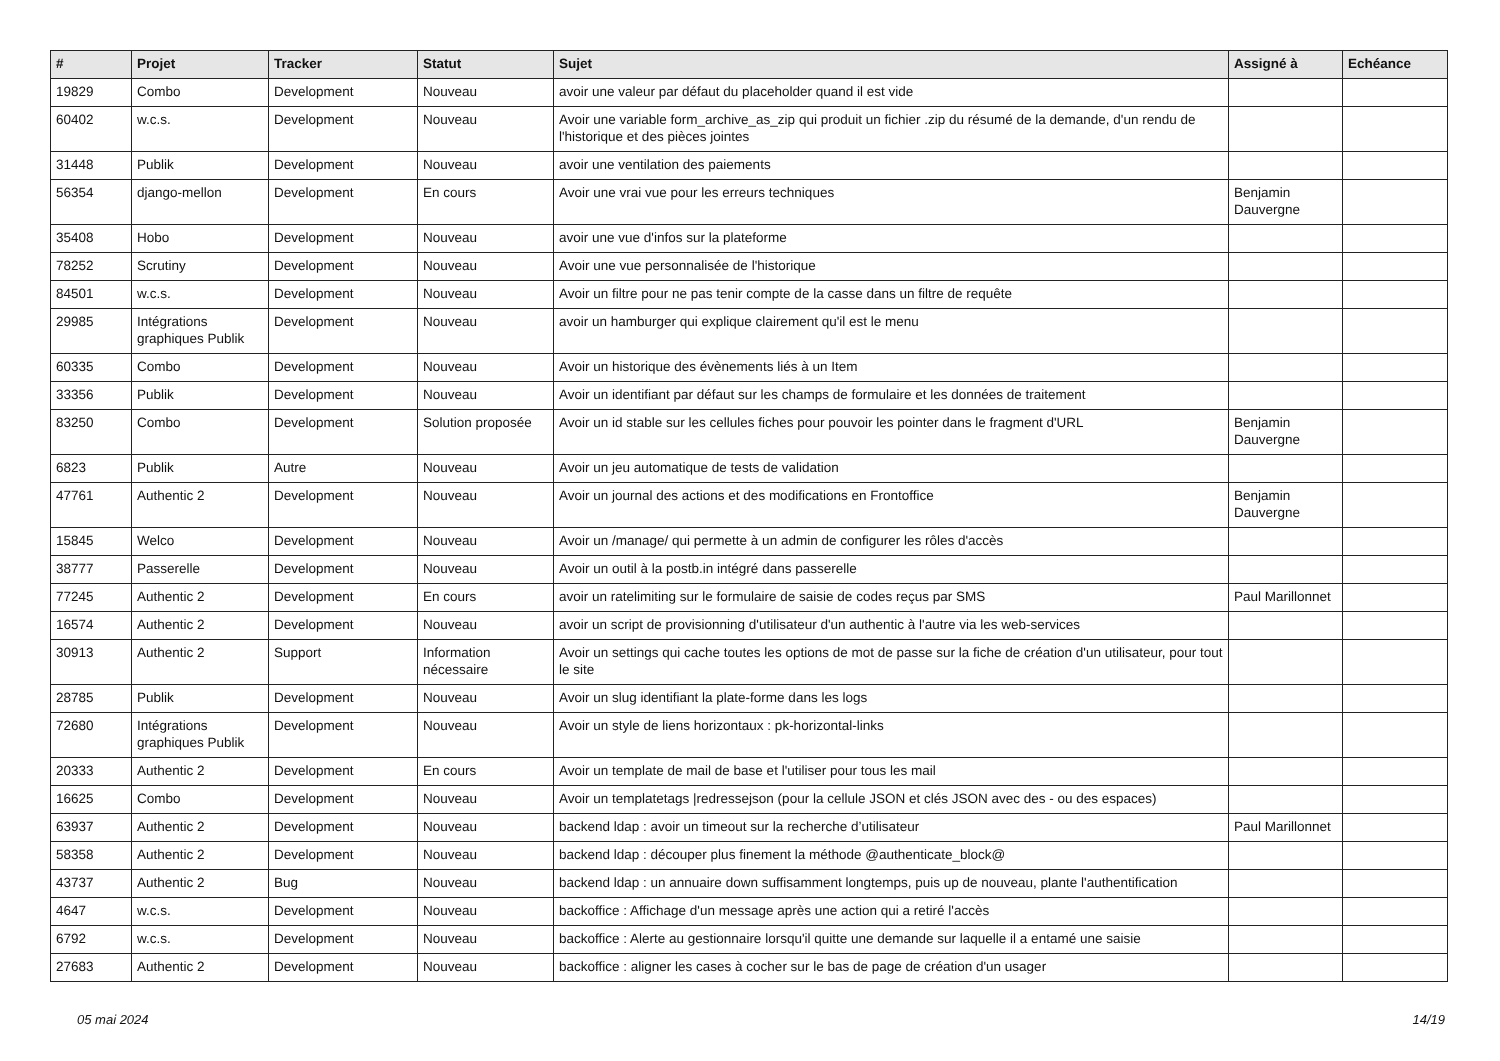| # | Projet | Tracker | Statut | Sujet | Assigné à | Echéance |
| --- | --- | --- | --- | --- | --- | --- |
| 19829 | Combo | Development | Nouveau | avoir une valeur par défaut du placeholder quand il est vide | | |
| 60402 | w.c.s. | Development | Nouveau | Avoir une variable form_archive_as_zip qui produit un fichier .zip du résumé de la demande, d'un rendu de l'historique et des pièces jointes | | |
| 31448 | Publik | Development | Nouveau | avoir une ventilation des paiements | | |
| 56354 | django-mellon | Development | En cours | Avoir une vrai vue pour les erreurs techniques | Benjamin Dauvergne | |
| 35408 | Hobo | Development | Nouveau | avoir une vue d'infos sur la plateforme | | |
| 78252 | Scrutiny | Development | Nouveau | Avoir une vue personnalisée de l'historique | | |
| 84501 | w.c.s. | Development | Nouveau | Avoir un filtre pour ne pas tenir compte de la casse dans un filtre de requête | | |
| 29985 | Intégrations graphiques Publik | Development | Nouveau | avoir un hamburger qui explique clairement qu'il est le menu | | |
| 60335 | Combo | Development | Nouveau | Avoir un historique des évènements liés à un Item | | |
| 33356 | Publik | Development | Nouveau | Avoir un identifiant par défaut sur les champs de formulaire et les données de traitement | | |
| 83250 | Combo | Development | Solution proposée | Avoir un id stable sur les cellules fiches pour pouvoir les pointer dans le fragment d'URL | Benjamin Dauvergne | |
| 6823 | Publik | Autre | Nouveau | Avoir un jeu automatique de tests de validation | | |
| 47761 | Authentic 2 | Development | Nouveau | Avoir un journal des actions et des modifications en Frontoffice | Benjamin Dauvergne | |
| 15845 | Welco | Development | Nouveau | Avoir un /manage/ qui permette à un admin de configurer les rôles d'accès | | |
| 38777 | Passerelle | Development | Nouveau | Avoir un outil à la postb.in intégré dans passerelle | | |
| 77245 | Authentic 2 | Development | En cours | avoir un ratelimiting sur le formulaire de saisie de codes reçus par SMS | Paul Marillonnet | |
| 16574 | Authentic 2 | Development | Nouveau | avoir un script de provisionning d'utilisateur d'un authentic à l'autre via les web-services | | |
| 30913 | Authentic 2 | Support | Information nécessaire | Avoir un settings qui cache toutes les options de mot de passe sur la fiche de création d'un utilisateur, pour tout le site | | |
| 28785 | Publik | Development | Nouveau | Avoir un slug identifiant la plate-forme dans les logs | | |
| 72680 | Intégrations graphiques Publik | Development | Nouveau | Avoir un style de liens horizontaux : pk-horizontal-links | | |
| 20333 | Authentic 2 | Development | En cours | Avoir un template de mail de base et l'utiliser pour tous les mail | | |
| 16625 | Combo | Development | Nouveau | Avoir un templatetags /redressejson (pour la cellule JSON et clés JSON avec des - ou des espaces) | | |
| 63937 | Authentic 2 | Development | Nouveau | backend ldap : avoir un timeout sur la recherche d’utilisateur | Paul Marillonnet | |
| 58358 | Authentic 2 | Development | Nouveau | backend ldap : découper plus finement la méthode @authenticate_block@ | | |
| 43737 | Authentic 2 | Bug | Nouveau | backend ldap : un annuaire down suffisamment longtemps, puis up de nouveau, plante l'authentification | | |
| 4647 | w.c.s. | Development | Nouveau | backoffice : Affichage d'un message après une action qui a retiré l'accès | | |
| 6792 | w.c.s. | Development | Nouveau | backoffice : Alerte au gestionnaire lorsqu'il quitte une demande sur laquelle il a entamé une saisie | | |
| 27683 | Authentic 2 | Development | Nouveau | backoffice : aligner les cases à cocher sur le bas de page de création d'un usager | | |
05 mai 2024 14/19